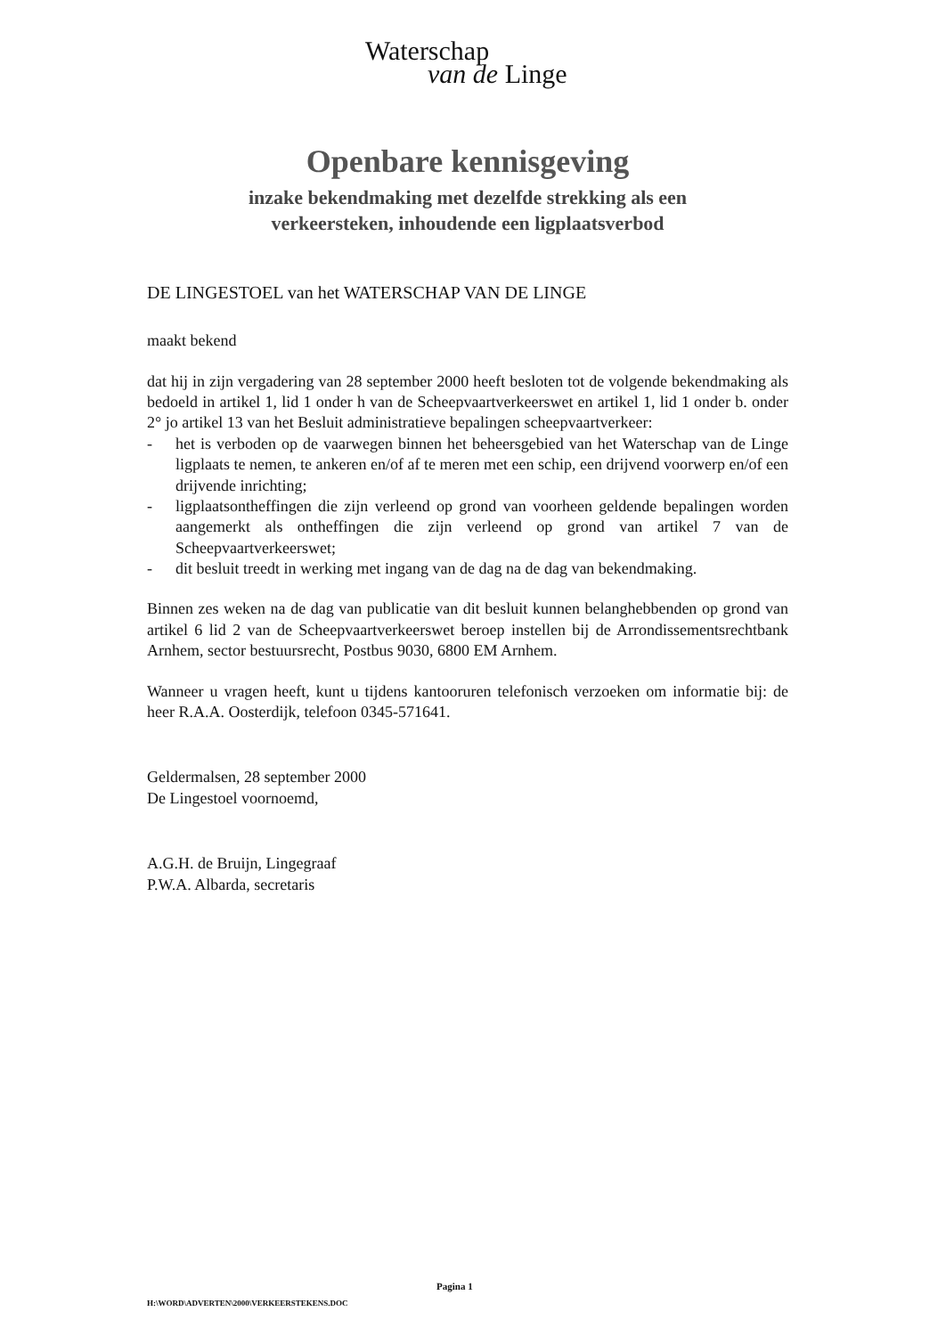Waterschap
van de Linge
Openbare kennisgeving
inzake bekendmaking met dezelfde strekking als een
verkeersteken, inhoudende een ligplaatsverbod
DE LINGESTOEL van het WATERSCHAP VAN DE LINGE
maakt bekend
dat hij in zijn vergadering van 28 september 2000 heeft besloten tot de volgende bekendmaking als bedoeld in artikel 1, lid 1 onder h van de Scheepvaartverkeerswet en artikel 1, lid 1 onder b. onder 2° jo artikel 13 van het Besluit administratieve bepalingen scheepvaartverkeer:
- het is verboden op de vaarwegen binnen het beheersgebied van het Waterschap van de Linge ligplaats te nemen, te ankeren en/of af te meren met een schip, een drijvend voorwerp en/of een drijvende inrichting;
- ligplaatsontheffingen die zijn verleend op grond van voorheen geldende bepalingen worden aangemerkt als ontheffingen die zijn verleend op grond van artikel 7 van de Scheepvaartverkeerswet;
- dit besluit treedt in werking met ingang van de dag na de dag van bekendmaking.
Binnen zes weken na de dag van publicatie van dit besluit kunnen belanghebbenden op grond van artikel 6 lid 2 van de Scheepvaartverkeerswet beroep instellen bij de Arrondissementsrechtbank Arnhem, sector bestuursrecht, Postbus 9030, 6800 EM Arnhem.
Wanneer u vragen heeft, kunt u tijdens kantooruren telefonisch verzoeken om informatie bij: de heer R.A.A. Oosterdijk, telefoon 0345-571641.
Geldermalsen, 28 september 2000
De Lingestoel voornoemd,
A.G.H. de Bruijn, Lingegraaf
P.W.A. Albarda, secretaris
Pagina 1
H:\WORD\ADVERTEN\2000\VERKEERSTEKENS.DOC